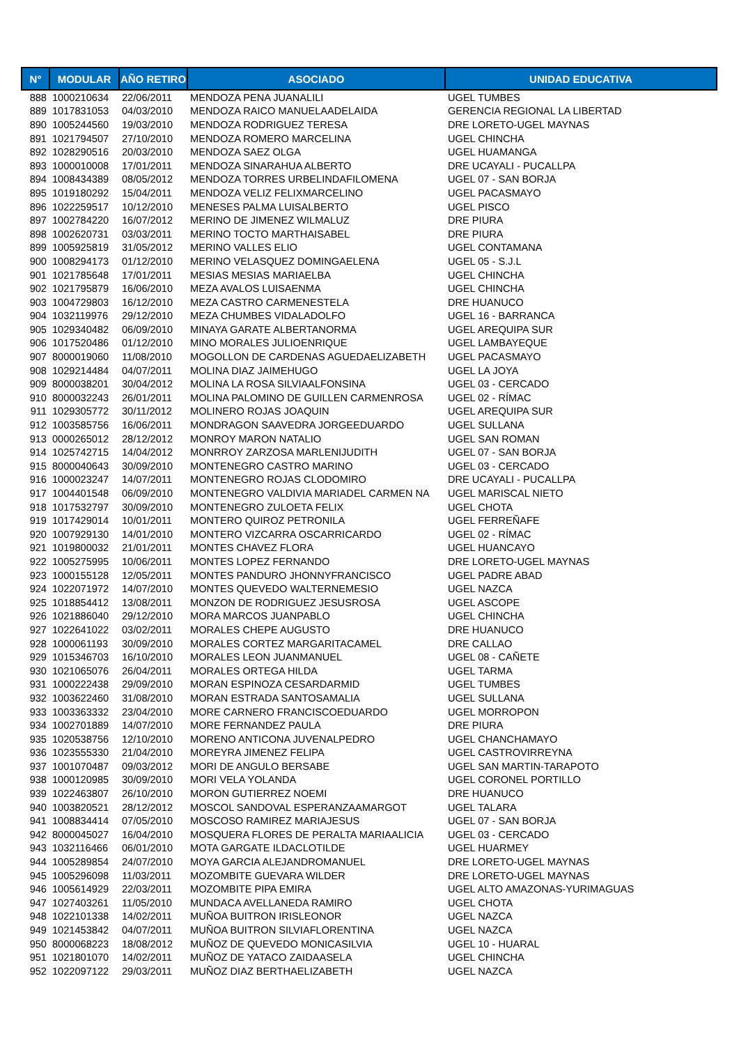| N° | MODULAR | AÑO RETIRO | ASOCIADO | UNIDAD EDUCATIVA |
| --- | --- | --- | --- | --- |
| 888 | 1000210634 | 22/06/2011 | MENDOZA PENA JUANALILI | UGEL TUMBES |
| 889 | 1017831053 | 04/03/2010 | MENDOZA RAICO MANUELAADELAIDA | GERENCIA REGIONAL LA LIBERTAD |
| 890 | 1005244560 | 19/03/2010 | MENDOZA RODRIGUEZ TERESA | DRE LORETO-UGEL MAYNAS |
| 891 | 1021794507 | 27/10/2010 | MENDOZA ROMERO MARCELINA | UGEL CHINCHA |
| 892 | 1028290516 | 20/03/2010 | MENDOZA SAEZ OLGA | UGEL HUAMANGA |
| 893 | 1000010008 | 17/01/2011 | MENDOZA SINARAHUA ALBERTO | DRE UCAYALI - PUCALLPA |
| 894 | 1008434389 | 08/05/2012 | MENDOZA TORRES URBELINDAFILOMENA | UGEL 07 - SAN BORJA |
| 895 | 1019180292 | 15/04/2011 | MENDOZA VELIZ FELIXMARCELINO | UGEL PACASMAYO |
| 896 | 1022259517 | 10/12/2010 | MENESES PALMA LUISALBERTO | UGEL PISCO |
| 897 | 1002784220 | 16/07/2012 | MERINO DE JIMENEZ WILMALUZ | DRE PIURA |
| 898 | 1002620731 | 03/03/2011 | MERINO TOCTO MARTHAISABEL | DRE PIURA |
| 899 | 1005925819 | 31/05/2012 | MERINO VALLES ELIO | UGEL CONTAMANA |
| 900 | 1008294173 | 01/12/2010 | MERINO VELASQUEZ DOMINGAELENA | UGEL 05 - S.J.L |
| 901 | 1021785648 | 17/01/2011 | MESIAS MESIAS MARIAELBA | UGEL CHINCHA |
| 902 | 1021795879 | 16/06/2010 | MEZA AVALOS LUISAENMA | UGEL CHINCHA |
| 903 | 1004729803 | 16/12/2010 | MEZA CASTRO CARMENESTELA | DRE HUANUCO |
| 904 | 1032119976 | 29/12/2010 | MEZA CHUMBES VIDALADOLFO | UGEL 16 - BARRANCA |
| 905 | 1029340482 | 06/09/2010 | MINAYA GARATE ALBERTANORMA | UGEL AREQUIPA SUR |
| 906 | 1017520486 | 01/12/2010 | MINO MORALES JULIOENRIQUE | UGEL LAMBAYEQUE |
| 907 | 8000019060 | 11/08/2010 | MOGOLLON DE CARDENAS AGUEDAELIZABETH | UGEL PACASMAYO |
| 908 | 1029214484 | 04/07/2011 | MOLINA DIAZ JAIMEHUGO | UGEL LA JOYA |
| 909 | 8000038201 | 30/04/2012 | MOLINA LA ROSA SILVIAALFONSINA | UGEL 03 - CERCADO |
| 910 | 8000032243 | 26/01/2011 | MOLINA PALOMINO DE GUILLEN CARMENROSA | UGEL 02 - RÍMAC |
| 911 | 1029305772 | 30/11/2012 | MOLINERO ROJAS JOAQUIN | UGEL AREQUIPA SUR |
| 912 | 1003585756 | 16/06/2011 | MONDRAGON SAAVEDRA JORGEEDUARDO | UGEL SULLANA |
| 913 | 0000265012 | 28/12/2012 | MONROY MARON NATALIO | UGEL SAN ROMAN |
| 914 | 1025742715 | 14/04/2012 | MONRROY ZARZOSA MARLENIJUDITH | UGEL 07 - SAN BORJA |
| 915 | 8000040643 | 30/09/2010 | MONTENEGRO CASTRO MARINO | UGEL 03 - CERCADO |
| 916 | 1000023247 | 14/07/2011 | MONTENEGRO ROJAS CLODOMIRO | DRE UCAYALI - PUCALLPA |
| 917 | 1004401548 | 06/09/2010 | MONTENEGRO VALDIVIA MARIADEL CARMEN NA | UGEL MARISCAL NIETO |
| 918 | 1017532797 | 30/09/2010 | MONTENEGRO ZULOETA FELIX | UGEL CHOTA |
| 919 | 1017429014 | 10/01/2011 | MONTERO QUIROZ PETRONILA | UGEL FERREÑAFE |
| 920 | 1007929130 | 14/01/2010 | MONTERO VIZCARRA OSCARRICARDO | UGEL 02 - RÍMAC |
| 921 | 1019800032 | 21/01/2011 | MONTES CHAVEZ FLORA | UGEL HUANCAYO |
| 922 | 1005275995 | 10/06/2011 | MONTES LOPEZ FERNANDO | DRE LORETO-UGEL MAYNAS |
| 923 | 1000155128 | 12/05/2011 | MONTES PANDURO JHONNYFRANCISCO | UGEL PADRE ABAD |
| 924 | 1022071972 | 14/07/2010 | MONTES QUEVEDO WALTERNEMESIO | UGEL NAZCA |
| 925 | 1018854412 | 13/08/2011 | MONZON DE RODRIGUEZ JESUSROSA | UGEL ASCOPE |
| 926 | 1021886040 | 29/12/2010 | MORA MARCOS JUANPABLO | UGEL CHINCHA |
| 927 | 1022641022 | 03/02/2011 | MORALES CHEPE AUGUSTO | DRE HUANUCO |
| 928 | 1000061193 | 30/09/2010 | MORALES CORTEZ MARGARITACAMEL | DRE CALLAO |
| 929 | 1015346703 | 16/10/2010 | MORALES LEON JUANMANUEL | UGEL 08 - CAÑETE |
| 930 | 1021065076 | 26/04/2011 | MORALES ORTEGA HILDA | UGEL TARMA |
| 931 | 1000222438 | 29/09/2010 | MORAN ESPINOZA CESARDARMID | UGEL TUMBES |
| 932 | 1003622460 | 31/08/2010 | MORAN ESTRADA SANTOSAMALIA | UGEL SULLANA |
| 933 | 1003363332 | 23/04/2010 | MORE CARNERO FRANCISCOEDUARDO | UGEL MORROPON |
| 934 | 1002701889 | 14/07/2010 | MORE FERNANDEZ PAULA | DRE PIURA |
| 935 | 1020538756 | 12/10/2010 | MORENO ANTICONA JUVENALPEDRO | UGEL CHANCHAMAYO |
| 936 | 1023555330 | 21/04/2010 | MOREYRA JIMENEZ FELIPA | UGEL CASTROVIRREYNA |
| 937 | 1001070487 | 09/03/2012 | MORI DE ANGULO BERSABE | UGEL SAN MARTIN-TARAPOTO |
| 938 | 1000120985 | 30/09/2010 | MORI VELA YOLANDA | UGEL CORONEL PORTILLO |
| 939 | 1022463807 | 26/10/2010 | MORON GUTIERREZ NOEMI | DRE HUANUCO |
| 940 | 1003820521 | 28/12/2012 | MOSCOL SANDOVAL ESPERANZAAMARGOT | UGEL TALARA |
| 941 | 1008834414 | 07/05/2010 | MOSCOSO RAMIREZ MARIAJESUS | UGEL 07 - SAN BORJA |
| 942 | 8000045027 | 16/04/2010 | MOSQUERA FLORES DE PERALTA MARIAALICIA | UGEL 03 - CERCADO |
| 943 | 1032116466 | 06/01/2010 | MOTA GARGATE ILDACLOTILDE | UGEL HUARMEY |
| 944 | 1005289854 | 24/07/2010 | MOYA GARCIA ALEJANDROMANUEL | DRE LORETO-UGEL MAYNAS |
| 945 | 1005296098 | 11/03/2011 | MOZOMBITE GUEVARA WILDER | DRE LORETO-UGEL MAYNAS |
| 946 | 1005614929 | 22/03/2011 | MOZOMBITE PIPA EMIRA | UGEL ALTO AMAZONAS-YURIMAGUAS |
| 947 | 1027403261 | 11/05/2010 | MUNDACA AVELLANEDA RAMIRO | UGEL CHOTA |
| 948 | 1022101338 | 14/02/2011 | MUÑOA BUITRON IRISLEONOR | UGEL NAZCA |
| 949 | 1021453842 | 04/07/2011 | MUÑOA BUITRON SILVIAFLORENTINA | UGEL NAZCA |
| 950 | 8000068223 | 18/08/2012 | MUÑOZ DE QUEVEDO MONICASILVIA | UGEL 10 - HUARAL |
| 951 | 1021801070 | 14/02/2011 | MUÑOZ DE YATACO ZAIDAASELA | UGEL CHINCHA |
| 952 | 1022097122 | 29/03/2011 | MUÑOZ DIAZ BERTHAELIZABETH | UGEL NAZCA |